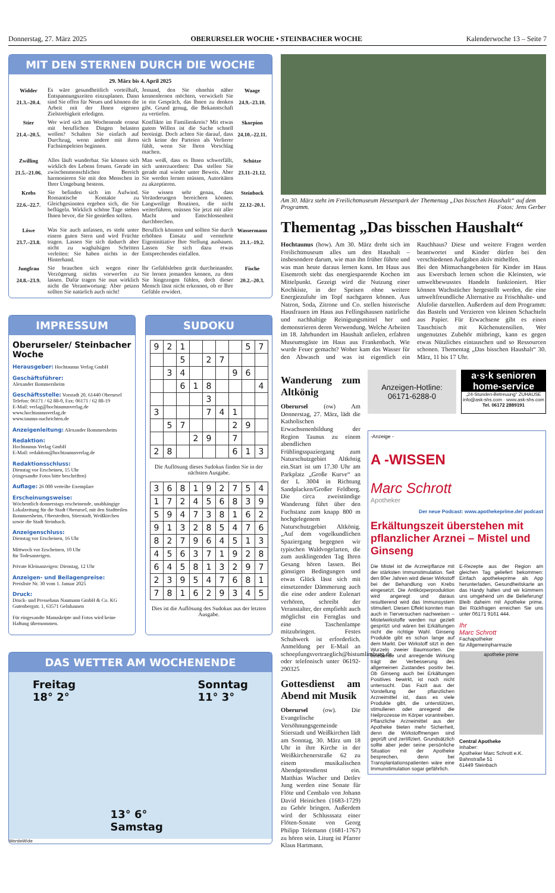Donnerstag, 27. März 2025 OBERURSELER WOCHE • STEINBACHER WOCHE Kalenderwoche 13 – Seite 7
MIT DEN STERNEN DURCH DIE WOCHE
29. März bis 4. April 2025
Widder
21.3.–20.4.
Es wäre gesundheitlich vorteilhaft, Entspannungszeiten einzuplanen. Dann sind Sie offen für Neues und können die Arbeit mit der Ihnen eigenen Zielstrebigkeit erledigen.
Jemand, den Sie ohnehin näher kennenlernen möchten, verwickelt Sie in ein Gespräch, das Ihnen zu denken gibt. Grund genug, die Bekanntschaft zu vertiefen.
Waage
24.9.–23.10.
Stier
21.4.–20.5.
Wer wird sich am Wochenende erneut mit beruflichen Dingen belasten wollen? Schalten Sie einfach auf Durchzug, wenn andere mit ihren Fachsimpeleien beginnen.
Konflikte im Familienkreis? Mit etwas gutem Willen ist die Sache schnell bereinigt. Doch achten Sie darauf, dass sich keine der Parteien als Verlierer fühlt, wenn Sie Ihren Vorschlag machen.
Skorpion
24.10.–22.11.
Zwilling
21.5.–21.06.
Alles läuft wunderbar. Sie können sich wirklich des Lebens freuen. Gerade im zwischenmenschlichen Bereich harmonieren Sie mit den Menschen in Ihrer Umgebung bestens.
Man weiß, dass es Ihnen schwerfällt, sich unterzuordnen: Das stellen Sie gerade mal wieder unter Beweis. Aber Sie werden lernen müssen, Autoritäten zu akzeptieren.
Schütze
23.11–21.12.
Krebs
22.6.–22.7.
Sie befinden sich im Aufwind. Romantische Kontakte zu Gleichgesinnten ergeben sich, die Sie beflügeln. Wirklich schöne Tage stehen Ihnen bevor, die Sie genießen sollten.
Sie wissen sehr genau, dass Veränderungen bereichern können. Langweilige Routinen, die nicht weiterführen, müssen Sie jetzt mit aller Macht und Entschlossenheit durchbrechen.
Steinbock
22.12–20.1.
Löwe
23.7.–23.8.
Was Sie auch anfassen, es steht unter einem guten Stern und wird Früchte tragen. Lassen Sie sich dadurch aber nicht zu waghalsigen Schritten verleiten: Sie haben nichts in der Hinterhand.
Beruflich könnten und sollten Sie durch erhöhten Einsatz und vermehrte Eigeninitiative Ihre Stellung ausbauen. Lassen Sie sich dazu etwas Entsprechendes einfallen.
Wassermann
21.1.–19.2.
Jungfrau
24.8.–23.9.
Sie brauchen sich wegen einer Verzögerung nichts vorwerfen zu lassen. Dafür tragen Sie nun wirklich nicht die Verantwortung: Aber petzen sollten Sie natürlich auch nicht!
Ihr Gefühlsleben gerät durcheinander. Sie lernen jemanden kennen, zu dem Sie hingezogen fühlen, doch dieser Mensch lässt nicht erkennen, ob er Ihre Gefühle erwidert.
Fische
20.2.–20.3.
IMPRESSUM
Oberurseler/ Steinbacher Woche
Herausgeber: Hochtaunus Verlag GmbH
Geschäftsführer:
Alexander Bommersheim
Geschäftsstelle: Vorstadt 20, 61440 Oberursel
Telefon: 06171 / 62 88-0, Fax: 06171 / 62 88-19
E-Mail: verlag@hochtaunusverlag.de
www.hochtaunusverlag.de
www.taunus-nachrichten.de
Anzeigenleitung: Alexander Bommersheim
Redaktion:
Hochtaunus Verlag GmbH
E-Mail: redaktion@hochtaunusverlag.de
Redaktionsschluss:
Dienstag vor Erscheinen, 15 Uhr
(eingesandte Fotos bitte beschriften)
Auflage: 26 000 verteilte Exemplare
Erscheinungsweise:
Wöchentlich donnerstags erscheinende, unabhängige Lokalzeitung für die Stadt Oberursel, mit den Stadtteilen Bommersheim, Oberstedten, Stierstadt, Weißkirchen sowie die Stadt Steinbach.
Anzeigenschluss:
Dienstag vor Erscheinen, 16 Uhr
Mittwoch vor Erscheinen, 10 Uhr
für Todesanzeigen.
Private Kleinanzeigen: Dienstag, 12 Uhr
Anzeigen- und Beilagenpreise:
Preisliste Nr. 30 vom 1. Januar 2025
Druck:
Druck- und Pressehaus Naumann GmbH & Co. KG
Gutenbergstr. 1, 63571 Gelnhausen
Für eingesandte Manuskripte und Fotos wird keine Haftung übernommen.
SUDOKU
| 9 | 2 | 1 | | | | | 5 | 7 |
| | | 5 | | 2 | 7 | | | |
| | 3 | 4 | | | | 9 | 6 | |
| | | 6 | 1 | 8 | | | | 4 |
| | | | | 3 | | | | |
| 3 | | | | 7 | 4 | 1 | | |
| | 5 | 7 | | | | 2 | 9 | |
| | | | 2 | 9 | | 7 | | |
| 2 | 8 | | | | | 6 | 1 | 3 |
Die Auflösung dieses Sudokus finden Sie in der nächsten Ausgabe.
| 3 | 6 | 8 | 1 | 9 | 2 | 7 | 5 | 4 |
| 1 | 7 | 2 | 4 | 5 | 6 | 8 | 3 | 9 |
| 5 | 9 | 4 | 7 | 3 | 8 | 1 | 6 | 2 |
| 9 | 1 | 3 | 2 | 8 | 5 | 4 | 7 | 6 |
| 8 | 2 | 7 | 9 | 6 | 4 | 5 | 1 | 3 |
| 4 | 5 | 6 | 3 | 7 | 1 | 9 | 2 | 8 |
| 6 | 4 | 5 | 8 | 1 | 3 | 2 | 9 | 7 |
| 2 | 3 | 9 | 5 | 4 | 7 | 6 | 8 | 1 |
| 7 | 8 | 1 | 6 | 2 | 9 | 3 | 4 | 5 |
Dies ist die Auflösung des Sudokus aus der letzten Ausgabe.
DAS WETTER AM WOCHENENDE
Freitag
18° 2°
13° 6°
Samstag
Sonntag
11° 3°
WordeWide
Am 30. März steht im Freilichtmuseum Hessenpark der Thementag „Das bisschen Haushalt“ auf dem Programm. Fotos: Jens Gerber
Thementag „Das bisschen Haushalt“
Hochtaunus (how). Am 30. März dreht sich im Freilichtmuseum alles um den Haushalt – insbesondere darum, wie man ihn früher führte und was man heute daraus lernen kann. Im Haus aus Eisemroth steht das energiesparende Kochen im Mittelpunkt. Gezeigt wird die Nutzung einer Kochkiste, in der Speisen ohne weitere Energiezufuhr im Topf nachgaren können. Aus Natron, Soda, Zitrone und Co. stellen historische Hausfrauen im Haus aus Fellingshausen natürliche und nachhaltige Reinigungsmittel her und demonstrieren deren Verwendung. Welche Arbeiten im 18. Jahrhundert im Haushalt anfielen, erfahren Museumsgäste im Haus aus Frankenbach. Wie wurde Feuer gemacht? Woher kam das Wasser für den Abwasch und was ist eigentlich ein Rauchhaus? Diese und weitere Fragen werden beantwortet und Kinder dürfen bei den verschiedenen Aufgaben aktiv mithelfen.
Bei den Mitmachangeboten für Kinder im Haus aus Ewersbach lernen schon die Kleinsten, wie umweltbewusstes Handeln funktioniert. Hier können Wachstücher hergestellt werden, die eine umweltfreundliche Alternative zu Frischhalte- und Alufolie darstellen. Außerdem auf dem Programm: das Basteln und Verzieren von kleinen Schachteln aus Papier. Für Erwachsene gibt es einen Tauschtisch mit Küchenutensilien. Wer ungenutztes Zubehör mitbringt, kann es gegen etwas Nützliches eintauschen und so Ressourcen schonen. Thementag „Das bisschen Haushalt“ 30. März, 11 bis 17 Uhr.
Wanderung zum Altkönig
Oberursel (ow) Am Donnerstag, 27. März, lädt die Katholischen Erwachsenenbildung der Region Taunus zu einem abendlichen Frühlingsspaziergang zum Naturschutzgebiet Altkönig ein.Start ist um 17.30 Uhr am Parkplatz „Große Kurve“ an der L 3004 in Richtung Sandplacken/Großer Feldberg. Die circa zweistündige Wanderung führt über den Fuchstanz zum knapp 800 m hochgelegenem Naturschutzgebiet Altkönig. „Auf dem vogelkundlichen Spaziergang begegnen wir typischen Waldvogelarten, die zum ausklingenden Tag Ihren Gesang hören lassen. Bei günstigen Bedingungen und etwas Glück lässt sich mit einsetzender Dämmerung auch die eine oder andere Eulenart verhören, schreibt der Veranstalter, der empfiehlt auch möglichst ein Fernglas und eine Taschenlampe mitzubringen. Festes Schuhwerk ist erforderlich. Anmeldung per E-Mail an schoepfungsvertraeglich@bistumlimburg.de oder telefonisch unter 06192-290325
Gottesdienst am Abend mit Musik
Oberursel (ow). Die Evangelische Versöhnungsgemeinde Stierstadt und Weißkirchen lädt am Sonntag, 30. März um 18 Uhr in ihre Kirche in der Weißkirchenerstraße 62 zu einem musikalischen Abendgottesdienst ein. Matthias Wischer und Detlev Jung werden eine Sonate für Flöte und Cembalo von Johann David Heinichen (1683-1729) zu Gehör bringen. Außerdem wird der Schlusssatz einer Flöten-Sonate von Georg Philipp Telemann (1681-1767) zu hören sein. Liturg ist Pfarrer Klaus Hartmann.
Anzeigen-Hotline:
06171-6288-0
a·s·k senioren home-service
„24-Stunden-Betreuung“ ZUHAUSE
info@ask-shs.com · www.ask-shs.com
Tel. 06172 2889191
-Anzeige -
A -WISSEN
Marc Schrott
Apotheker
Der neue Podcast: www.apothekeprime.de/ podcast
Erkältungszeit überstehen mit pflanzlicher Arznei – Mistel und Ginseng
Die Mistel ist die Arzneipflanze mit der stärksten Immunstimulation. Seit den 80er Jahren wird dieser Wirkstoff bei der Behandlung von Krebs eingesetzt. Die Antikörperproduktion wird angeregt und daraus resultierend wird das Immunsystem stimuliert. Diesen Effekt konnten man auch in Tierversuchen nachweisen – Mistelwirkstoffe werden nur gezielt gespritzt und wären bei Erkältungen nicht die richtige Wahl. Ginseng Produkte gibt es schon lange auf dem Markt. Der Wirkstoff sitzt in den Wurzeln zweier Baumsorten. Die belebende und anregende Wirkung trägt der Verbesserung des allgemeinen Zustandes positiv bei. Ob Ginseng auch bei Erkältungen Positives bewirkt, ist noch nicht untersucht. Das Fazit aus der Vorstellung der pflanzlichen Arzneimittel ist, dass es viele Produkte gibt, die unterstützen, stimulieren oder anregend die Heilprozesse im Körper vorantreiben. Pflanzliche Arzneimittel aus der Apotheke bieten mehr Sicherheit, denn die Wirkstoffmengen sind geprüft und zertifiziert. Grundsätzlich sollte aber jeder seine persönliche Situation mit der Apotheke besprechen, denn bei Transplantationspatienten wäre eine Immunstimulation sogar gefährlich.
E-Rezepte aus der Region am gleichen Tag geliefert bekommen: Einfach apothekeprime als App herunterladen, Gesundheitskarte an das Handy halten und wir kümmern uns umgehend um die Belieferung! Bleib daheim mit Apotheke prime. Bei Rückfragen erreichen Sie uns unter 06171 9161 444.
Ihr
Marc Schrott
Fachapotheker
für Allgemeinpharmazie
apotheke prime
Central Apotheke
Inhaber:
Apotheker Marc Schrott e.K.
Bahnstraße 51
61449 Steinbach